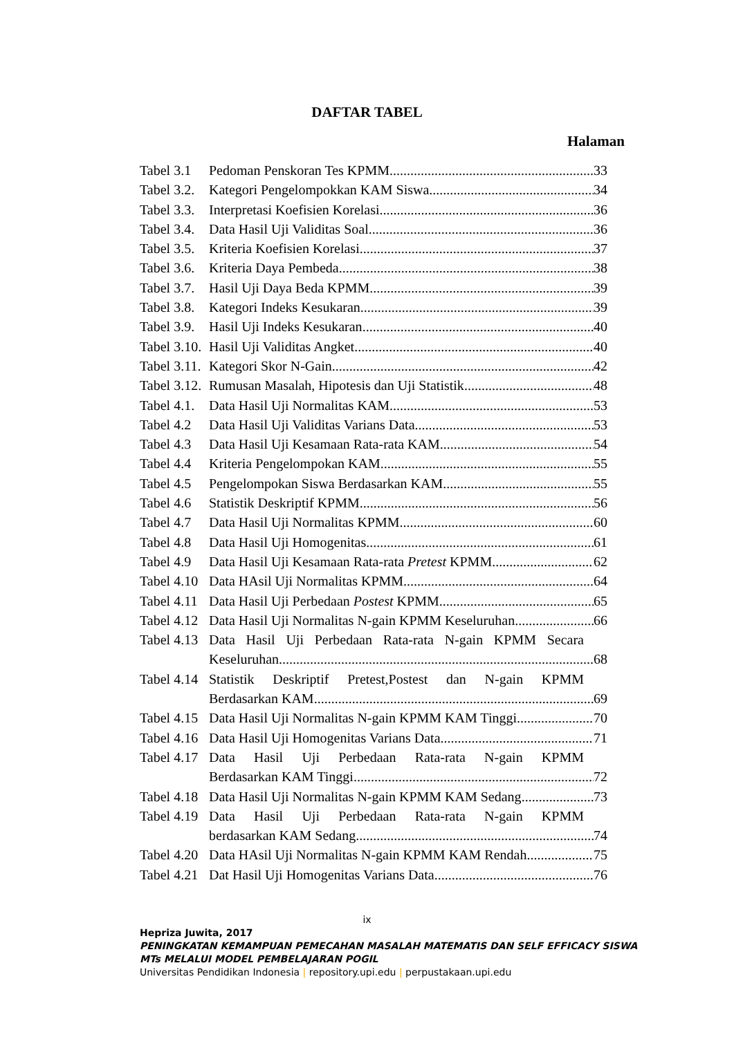DAFTAR TABEL
Halaman
Tabel 3.1 Pedoman Penskoran Tes KPMM. 33
Tabel 3.2. Kategori Pengelompokkan KAM Siswa 34
Tabel 3.3. Interpretasi Koefisien Korelasi 36
Tabel 3.4. Data Hasil Uji Validitas Soal 36
Tabel 3.5. Kriteria Koefisien Korelasi. 37
Tabel 3.6. Kriteria Daya Pembeda 38
Tabel 3.7. Hasil Uji Daya Beda KPMM 39
Tabel 3.8. Kategori Indeks Kesukaran 39
Tabel 3.9. Hasil Uji Indeks Kesukaran 40
Tabel 3.10. Hasil Uji Validitas Angket 40
Tabel 3.11. Kategori Skor N-Gain 42
Tabel 3.12. Rumusan Masalah, Hipotesis dan Uji Statistik 48
Tabel 4.1. Data Hasil Uji Normalitas KAM 53
Tabel 4.2 Data Hasil Uji Validitas Varians Data 53
Tabel 4.3 Data Hasil Uji Kesamaan Rata-rata KAM 54
Tabel 4.4 Kriteria Pengelompokan KAM 55
Tabel 4.5 Pengelompokan Siswa Berdasarkan KAM 55
Tabel 4.6 Statistik Deskriptif KPMM 56
Tabel 4.7 Data Hasil Uji Normalitas KPMM 60
Tabel 4.8 Data Hasil Uji Homogenitas 61
Tabel 4.9 Data Hasil Uji Kesamaan Rata-rata Pretest KPMM 62
Tabel 4.10 Data HAsil Uji Normalitas KPMM 64
Tabel 4.11 Data Hasil Uji Perbedaan Postest KPMM 65
Tabel 4.12 Data Hasil Uji Normalitas N-gain KPMM Keseluruhan 66
Tabel 4.13 Data Hasil Uji Perbedaan Rata-rata N-gain KPMM Secara
Keseluruhan 68
Tabel 4.14 Statistik Deskriptif Pretest,Postest dan N-gain KPMM
Berdasarkan KAM 69
Tabel 4.15 Data Hasil Uji Normalitas N-gain KPMM KAM Tinggi 70
Tabel 4.16 Data Hasil Uji Homogenitas Varians Data 71
Tabel 4.17 Data Hasil Uji Perbedaan Rata-rata N-gain KPMM
Berdasarkan KAM Tinggi 72
Tabel 4.18 Data Hasil Uji Normalitas N-gain KPMM KAM Sedang 73
Tabel 4.19 Data Hasil Uji Perbedaan Rata-rata N-gain KPMM
berdasarkan KAM Sedang 74
Tabel 4.20 Data HAsil Uji Normalitas N-gain KPMM KAM Rendah 75
Tabel 4.21 Dat Hasil Uji Homogenitas Varians Data 76
ix
Hepriza Juwita, 2017
PENINGKATAN KEMAMPUAN PEMECAHAN MASALAH MATEMATIS DAN SELF EFFICACY SISWA
MTs MELALUI MODEL PEMBELAJARAN POGIL
Universitas Pendidikan Indonesia | repository.upi.edu | perpustakaan.upi.edu